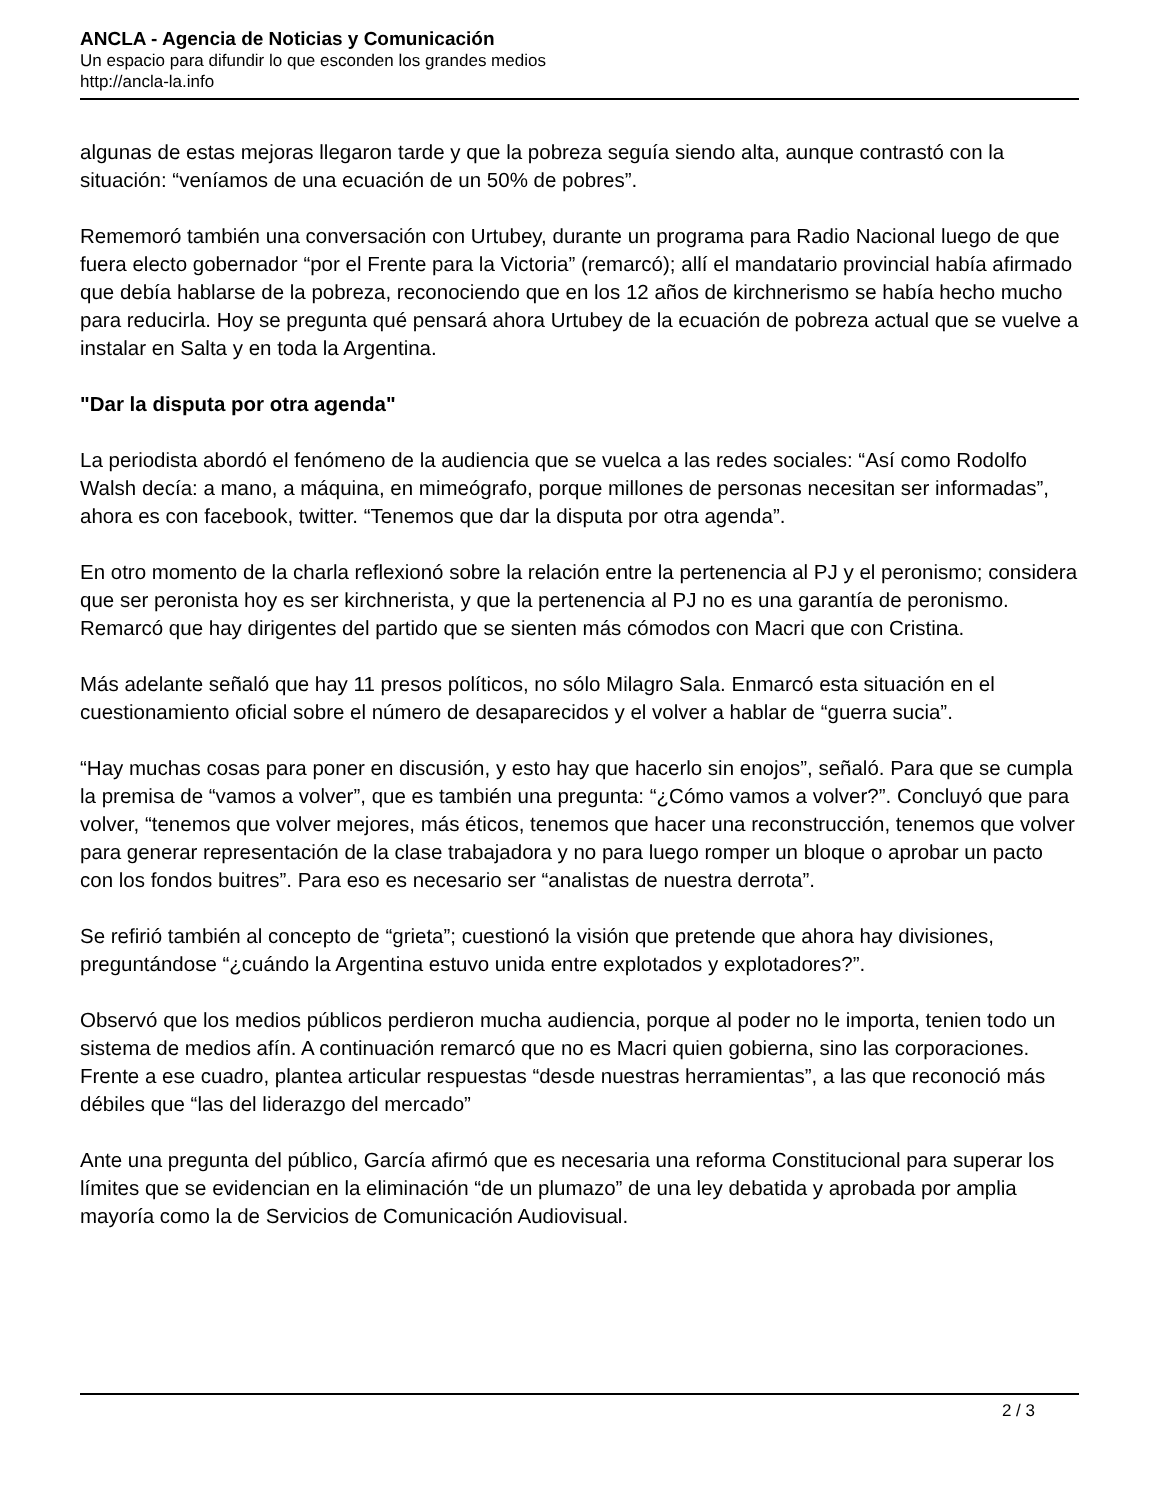ANCLA - Agencia de Noticias y Comunicación
Un espacio para difundir lo que esconden los grandes medios
http://ancla-la.info
algunas de estas mejoras llegaron tarde y que la pobreza seguía siendo alta, aunque contrastó con la situación: “veníamos de una ecuación de un 50% de pobres”.
Rememoró también una conversación con Urtubey, durante un programa para Radio Nacional luego de que fuera electo gobernador “por el Frente para la Victoria” (remarcó); allí el mandatario provincial había afirmado que debía hablarse de la pobreza, reconociendo que en los 12 años de kirchnerismo se había hecho mucho para reducirla. Hoy se pregunta qué pensará ahora Urtubey de la ecuación de pobreza actual que se vuelve a instalar en Salta y en toda la Argentina.
"Dar la disputa por otra agenda"
La periodista abordó el fenómeno de la audiencia que se vuelca a las redes sociales: “Así como Rodolfo Walsh decía: a mano, a máquina, en mimeógrafo, porque millones de personas necesitan ser informadas”, ahora es con facebook, twitter. “Tenemos que dar la disputa por otra agenda”.
En otro momento de la charla reflexionó sobre la relación entre la pertenencia al PJ y el peronismo; considera que ser peronista hoy es ser kirchnerista, y que la pertenencia al PJ no es una garantía de peronismo. Remarcó que hay dirigentes del partido que se sienten más cómodos con Macri que con Cristina.
Más adelante señaló que hay 11 presos políticos, no sólo Milagro Sala. Enmarcó esta situación en el cuestionamiento oficial sobre el número de desaparecidos y el volver a hablar de “guerra sucia”.
“Hay muchas cosas para poner en discusión, y esto hay que hacerlo sin enojos”, señaló. Para que se cumpla la premisa de “vamos a volver”, que es también una pregunta: “¿Cómo vamos a volver?”. Concluyó que para volver, “tenemos que volver mejores, más éticos, tenemos que hacer una reconstrucción, tenemos que volver para generar representación de la clase trabajadora y no para luego romper un bloque o aprobar un pacto con los fondos buitres”. Para eso es necesario ser “analistas de nuestra derrota”.
Se refirió también al concepto de “grieta”; cuestionó la visión que pretende que ahora hay divisiones, preguntándose “¿cuándo la Argentina estuvo unida entre explotados y explotadores?”.
Observó que los medios públicos perdieron mucha audiencia, porque al poder no le importa, tenien todo un sistema de medios afín. A continuación remarcó que no es Macri quien gobierna, sino las corporaciones. Frente a ese cuadro, plantea articular respuestas “desde nuestras herramientas”, a las que reconoció más débiles que “las del liderazgo del mercado”
Ante una pregunta del público, García afirmó que es necesaria una reforma Constitucional para superar los límites que se evidencian en la eliminación “de un plumazo” de una ley debatida y aprobada por amplia mayoría como la de Servicios de Comunicación Audiovisual.
2 / 3